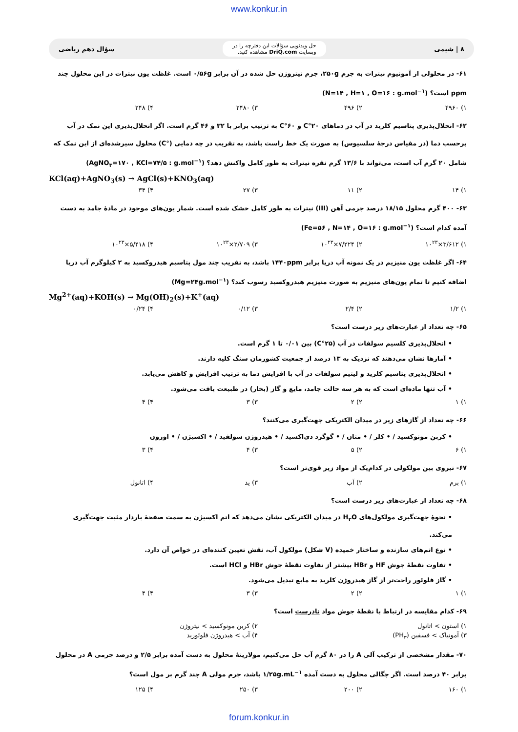www.konkur.in
۸ | شیمی
حل ویدئویی سؤالات این دفترچه را در
وبسایت DriQ.com مشاهده کنید.
سؤال دهم ریاضی
۶۱- در محلولی از آمونیوم نیترات به جرم ۲۵۰g، جرم نیتروژن حل شده در آن برابر ۰/۵۶g است. غلظت یون نیترات در این محلول چند ppm است؟ (N=۱۴ , H=۱ , O=۱۶ : g.mol<sup>−۱</sup>)
۱) ۴۹۶۰ ۲) ۴۹۶ ۳) ۲۴۸۰ ۴) ۲۴۸
۶۲- انحلال‌پذیری پتاسیم کلرید در آب در دماهای ۲۰°C و ۶۰°C به ترتیب برابر با ۳۲ و ۴۶ گرم است. اگر انحلال‌پذیری این نمک در آب برحسب دما (در مقیاس درجهٔ سلسیوس) به صورت یک خط راست باشد، به تقریب در چه دمایی (°C) محلول سیرشده‌ای از این نمک که شامل ۲۰ گرم آب است، می‌تواند با ۱۳/۶ گرم نقره نیترات به طور کامل واکنش دهد؟ (AgNO<sub>۳</sub>=۱۷۰ , KCl=۷۴/۵ : g.mol<sup>−۱</sup>)
KCl(aq)+AgNO<sub>3</sub>(s) → AgCl(s)+KNO<sub>3</sub>(aq)
۱) ۱۴ ۲) ۱۱ ۳) ۲۷ ۴) ۳۴
۶۳- ۴۰۰ گرم محلول ۱۸/۱۵ درصد جرمی آهن (III) نیترات به طور کامل خشک شده است. شمار یون‌های موجود در مادهٔ جامد به دست آمده کدام است؟ (Fe=۵۶ , N=۱۴ , O=۱۶ : g.mol<sup>−۱</sup>)
۱) ۳/۶۱۲×۱۰<sup>۲۳</sup> ۲) ۷/۲۲۴×۱۰<sup>۲۳</sup> ۳) ۲/۷۰۹×۱۰<sup>۲۳</sup> ۴) ۵/۴۱۸×۱۰<sup>۲۳</sup>
۶۴- اگر غلظت یون منیزیم در یک نمونه آب دریا برابر ۱۴۴۰ppm باشد، به تقریب چند مول پتاسیم هیدروکسید به ۲ کیلوگرم آب دریا اضافه کنیم تا تمام یون‌های منیزیم به صورت منیزیم هیدروکسید رسوب کند؟ (Mg=۲۴g.mol<sup>−۱</sup>)
Mg<sup>2+</sup>(aq)+KOH(s) → Mg(OH)<sub>2</sub>(s)+K<sup>+</sup>(aq)
۱) ۱/۲ ۲) ۲/۴ ۳) ۰/۱۲ ۴) ۰/۲۴
۶۵- چه تعداد از عبارت‌های زیر درست است؟
• انحلال‌پذیری کلسیم سولفات در آب (۲۵°C) بین ۰/۰۱ تا ۱ گرم است.
• آمارها نشان می‌دهند که نزدیک به ۱۳ درصد از جمعیت کشورمان سنگ کلیه دارند.
• انحلال‌پذیری پتاسیم کلرید و لیتیم سولفات در آب با افزایش دما به ترتیب افزایش و کاهش می‌یابد.
• آب تنها ماده‌ای است که به هر سه حالت جامد، مایع و گاز (بخار) در طبیعت یافت می‌شود.
۱) ۱ ۲) ۲ ۳) ۳ ۴) ۴
۶۶- چه تعداد از گازهای زیر در میدان الکتریکی جهت‌گیری می‌کنند؟
• کربن مونوکسید / • کلر / • متان / • گوگرد دی‌اکسید / • هیدروژن سولفید / • اکسیژن / • اوزون
۱) ۶ ۲) ۵ ۳) ۴ ۴) ۳
۶۷- نیروی بین مولکولی در کدام‌یک از مواد زیر قوی‌تر است؟
۱) برم ۲) آب ۳) ید ۴) اتانول
۶۸- چه تعداد از عبارت‌های زیر درست است؟
• نحوهٔ جهت‌گیری مولکول‌های H<sub>۲</sub>O در میدان الکتریکی نشان می‌دهد که اتم اکسیژن به سمت صفحهٔ باردار مثبت جهت‌گیری می‌کند.
• نوع اتم‌های سازنده و ساختار خمیده (V شکل) مولکول آب، نقش تعیین کننده‌ای در خواص آن دارد.
• تفاوت نقطهٔ جوش HF و HBr بیشتر از تفاوت نقطهٔ جوش HBr و HCl است.
• گاز فلوئور راحت‌تر از گاز هیدروژن کلرید به مایع تبدیل می‌شود.
۱) ۱ ۲) ۲ ۳) ۳ ۴) ۴
۶۹- کدام مقایسه در ارتباط با نقطهٔ جوش مواد نادرست است؟
۱) استون > اتانول ۲) کربن مونوکسید > نیتروژن
۳) آمونیاک > فسفین (PH<sub>۳</sub>) ۴) آب > هیدروژن فلوئورید
۷۰- مقدار مشخصی از ترکیب آلی A را در ۸۰ گرم آب حل می‌کنیم، مولاریتهٔ محلول به دست آمده برابر ۲/۵ و درصد جرمی A در محلول برابر ۴۰ درصد است. اگر چگالی محلول به دست آمده ۱/۲۵g.mL<sup>−۱</sup> باشد، جرم مولی A چند گرم بر مول است؟
۱) ۱۶۰ ۲) ۲۰۰ ۳) ۲۵۰ ۴) ۱۲۵
forum.konkur.in